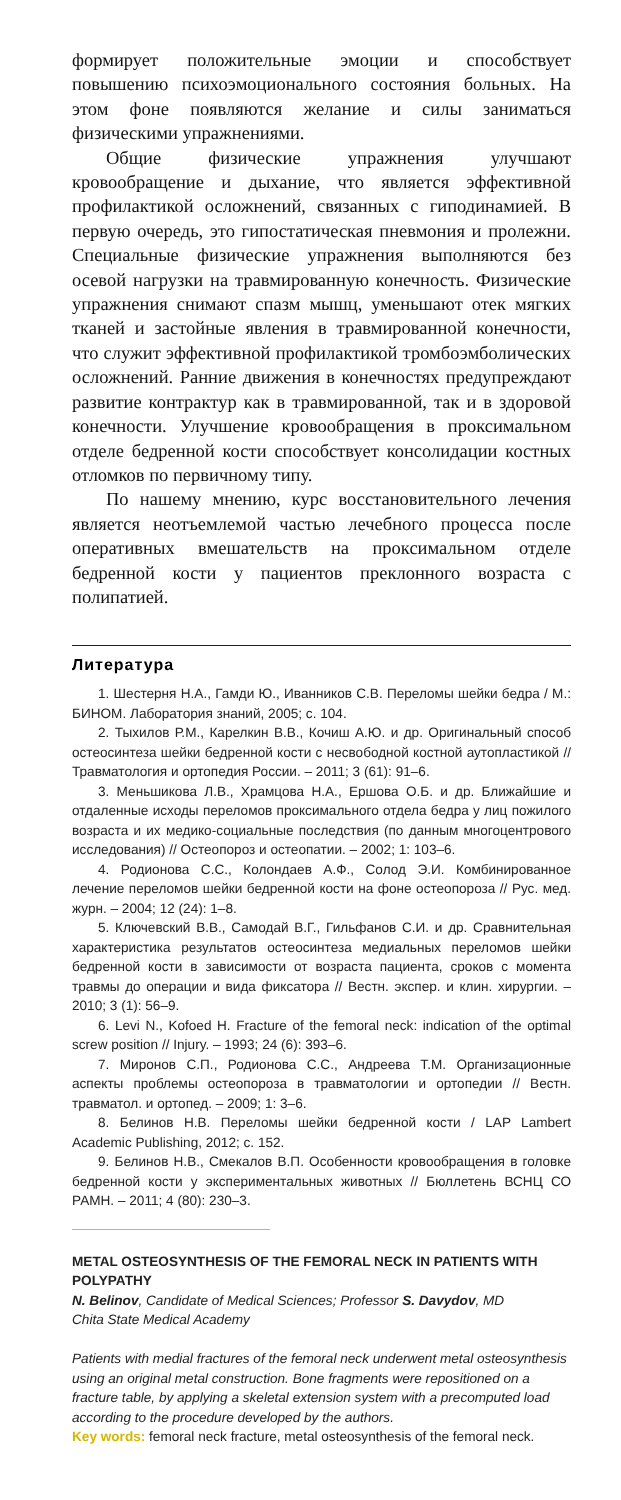формирует положительные эмоции и способствует повышению психоэмоционального состояния больных. На этом фоне появляются желание и силы заниматься физическими упражнениями.
Общие физические упражнения улучшают кровообращение и дыхание, что является эффективной профилактикой осложнений, связанных с гиподинамией. В первую очередь, это гипостатическая пневмония и пролежни. Специальные физические упражнения выполняются без осевой нагрузки на травмированную конечность. Физические упражнения снимают спазм мышц, уменьшают отек мягких тканей и застойные явления в травмированной конечности, что служит эффективной профилактикой тромбоэмболических осложнений. Ранние движения в конечностях предупреждают развитие контрактур как в травмированной, так и в здоровой конечности. Улучшение кровообращения в проксимальном отделе бедренной кости способствует консолидации костных отломков по первичному типу.
По нашему мнению, курс восстановительного лечения является неотъемлемой частью лечебного процесса после оперативных вмешательств на проксимальном отделе бедренной кости у пациентов преклонного возраста с полипатией.
Литература
1. Шестерня Н.А., Гамди Ю., Иванников С.В. Переломы шейки бедра / М.: БИНОМ. Лаборатория знаний, 2005; с. 104.
2. Тыхилов Р.М., Карелкин В.В., Кочиш А.Ю. и др. Оригинальный способ остеосинтеза шейки бедренной кости с несвободной костной аутопластикой // Травматология и ортопедия России. – 2011; 3 (61): 91–6.
3. Меньшикова Л.В., Храмцова Н.А., Ершова О.Б. и др. Ближайшие и отдаленные исходы переломов проксимального отдела бедра у лиц пожилого возраста и их медико-социальные последствия (по данным многоцентрового исследования) // Остеопороз и остеопатии. – 2002; 1: 103–6.
4. Родионова С.С., Колондаев А.Ф., Солод Э.И. Комбинированное лечение переломов шейки бедренной кости на фоне остеопороза // Рус. мед. журн. – 2004; 12 (24): 1–8.
5. Ключевский В.В., Самодай В.Г., Гильфанов С.И. и др. Сравнительная характеристика результатов остеосинтеза медиальных переломов шейки бедренной кости в зависимости от возраста пациента, сроков с момента травмы до операции и вида фиксатора // Вестн. экспер. и клин. хирургии. – 2010; 3 (1): 56–9.
6. Levi N., Kofoed H. Fracture of the femoral neck: indication of the optimal screw position // Injury. – 1993; 24 (6): 393–6.
7. Миронов С.П., Родионова С.С., Андреева Т.М. Организационные аспекты проблемы остеопороза в травматологии и ортопедии // Вестн. травматол. и ортопед. – 2009; 1: 3–6.
8. Белинов Н.В. Переломы шейки бедренной кости / LAP Lambert Academic Publishing, 2012; с. 152.
9. Белинов Н.В., Смекалов В.П. Особенности кровообращения в головке бедренной кости у экспериментальных животных // Бюллетень ВСНЦ СО РАМН. – 2011; 4 (80): 230–3.
METAL OSTEOSYNTHESIS OF THE FEMORAL NECK IN PATIENTS WITH POLYPATHY
N. Belinov, Candidate of Medical Sciences; Professor S. Davydov, MD
Chita State Medical Academy
Patients with medial fractures of the femoral neck underwent metal osteosynthesis using an original metal construction. Bone fragments were repositioned on a fracture table, by applying a skeletal extension system with a precomputed load according to the procedure developed by the authors.
Key words: femoral neck fracture, metal osteosynthesis of the femoral neck.